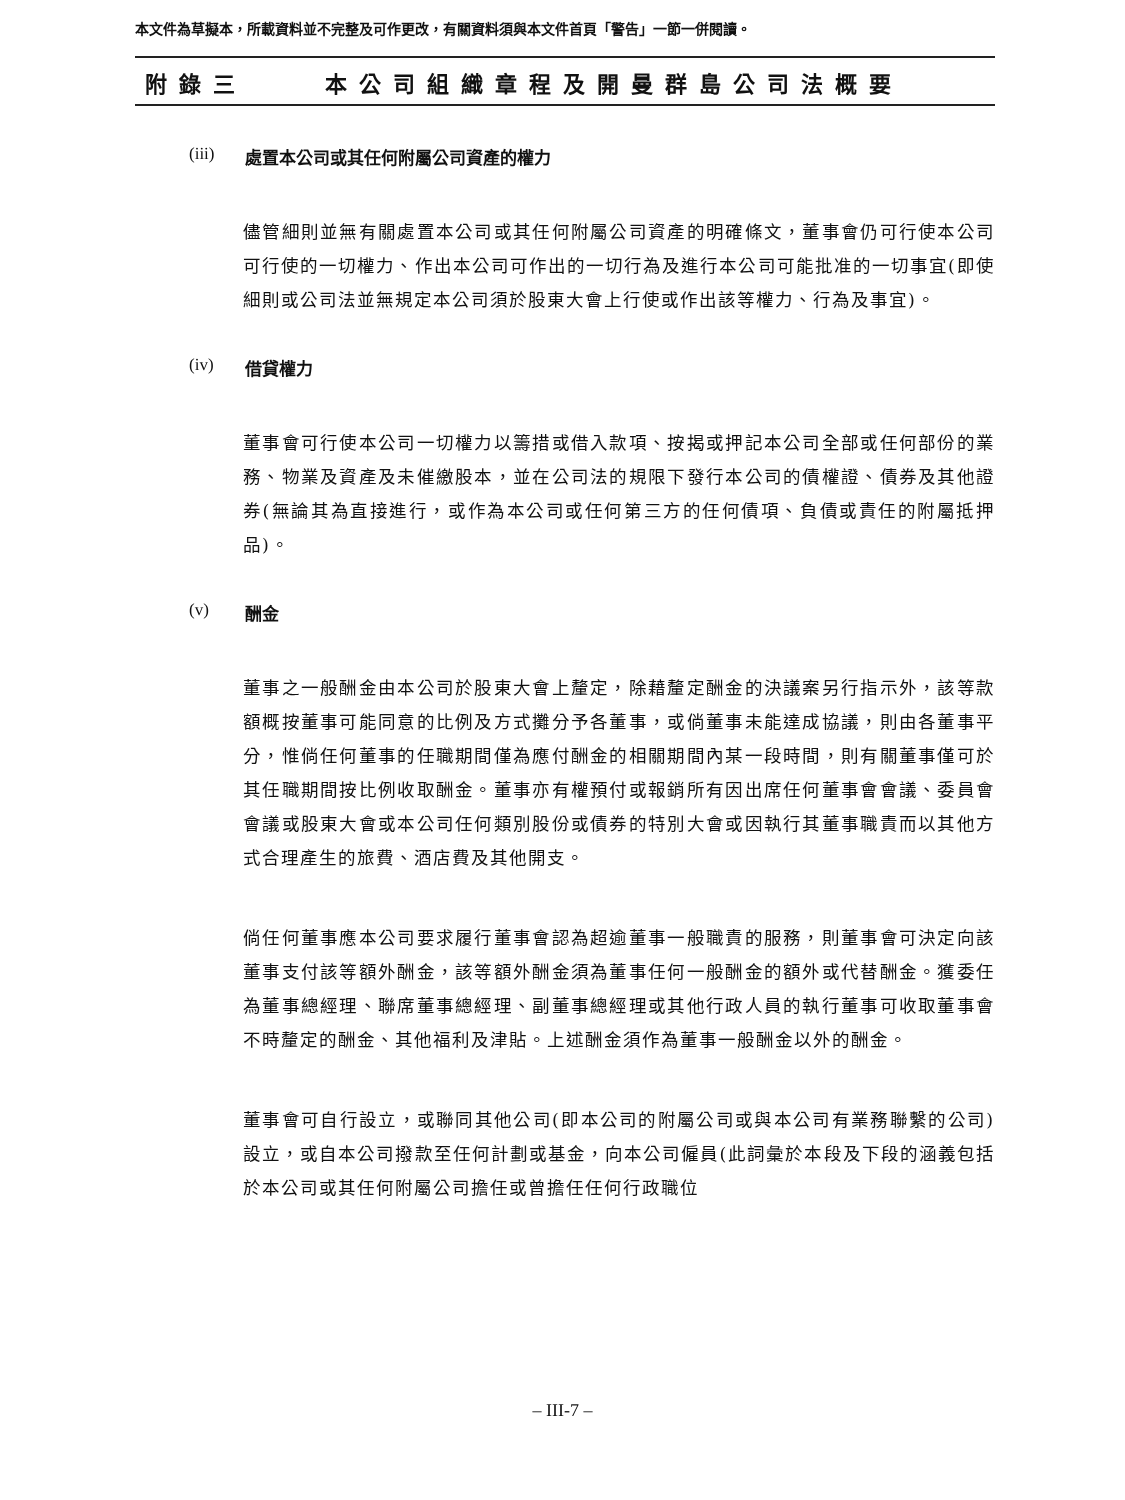本文件為草擬本，所載資料並不完整及可作更改，有關資料須與本文件首頁「警告」一節一併閱讀。
附錄三 本公司組織章程及開曼群島公司法概要
(iii) 處置本公司或其任何附屬公司資產的權力
儘管細則並無有關處置本公司或其任何附屬公司資產的明確條文，董事會仍可行使本公司可行使的一切權力、作出本公司可作出的一切行為及進行本公司可能批准的一切事宜(即使細則或公司法並無規定本公司須於股東大會上行使或作出該等權力、行為及事宜)。
(iv) 借貸權力
董事會可行使本公司一切權力以籌措或借入款項、按揭或押記本公司全部或任何部份的業務、物業及資產及未催繳股本，並在公司法的規限下發行本公司的債權證、債券及其他證券(無論其為直接進行，或作為本公司或任何第三方的任何債項、負債或責任的附屬抵押品)。
(v) 酬金
董事之一般酬金由本公司於股東大會上釐定，除藉釐定酬金的決議案另行指示外，該等款額概按董事可能同意的比例及方式攤分予各董事，或倘董事未能達成協議，則由各董事平分，惟倘任何董事的任職期間僅為應付酬金的相關期間內某一段時間，則有關董事僅可於其任職期間按比例收取酬金。董事亦有權預付或報銷所有因出席任何董事會會議、委員會會議或股東大會或本公司任何類別股份或債券的特別大會或因執行其董事職責而以其他方式合理產生的旅費、酒店費及其他開支。
倘任何董事應本公司要求履行董事會認為超逾董事一般職責的服務，則董事會可決定向該董事支付該等額外酬金，該等額外酬金須為董事任何一般酬金的額外或代替酬金。獲委任為董事總經理、聯席董事總經理、副董事總經理或其他行政人員的執行董事可收取董事會不時釐定的酬金、其他福利及津貼。上述酬金須作為董事一般酬金以外的酬金。
董事會可自行設立，或聯同其他公司(即本公司的附屬公司或與本公司有業務聯繫的公司)設立，或自本公司撥款至任何計劃或基金，向本公司僱員(此詞彙於本段及下段的涵義包括於本公司或其任何附屬公司擔任或曾擔任任何行政職位
– III-7 –